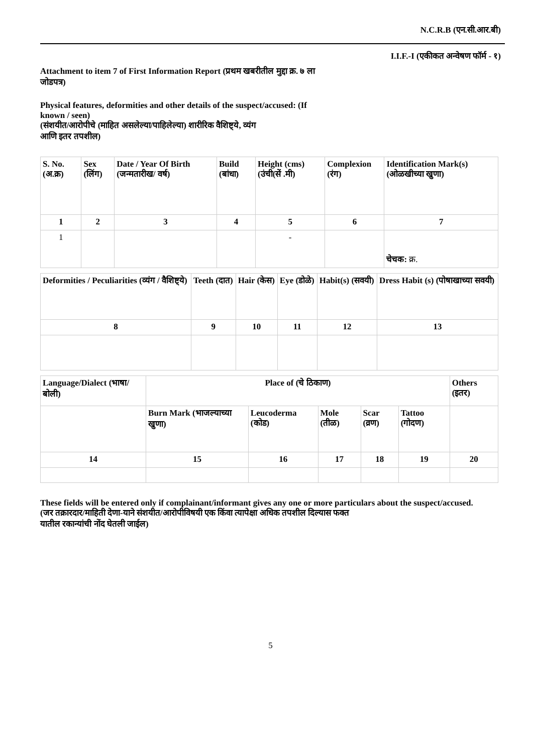N.C.R.B (एन.सी.आर.बी)
I.I.F.-I (एकीकत अन्वेषण फॉर्म - १)
Attachment to item 7 of First Information Report (प्रथम खबरीतील मुद्दा क्र. ७ ला
जोडपत्र)
Physical features, deformities and other details of the suspect/accused: (If
known / seen)
(संशयीत/आरोपीचे (माहित असलेल्या/पाहिलेल्या) शारीरिक वैशिष्ट्ये, व्यंग
आणि इतर तपशील)
| S. No. (अ.क्र) | Sex (लिंग) | Date / Year Of Birth (जन्मतारीख/ वर्ष) | Build (बांधा) | Height (cms) (उंची(सें .मी) | Complexion (रंग) | Identification Mark(s) (ओळखीच्या खुणा) |
| 1 | 2 | 3 | 4 | 5 | 6 | 7 |
| 1 | | | | - | | चेचक: क्र. |
| Deformities / Peculiarities (व्यंग / वैशिष्ट्ये) | Teeth (दात) | Hair (केस) | Eye (डोळे) | Habit(s) (सवयी) | Dress Habit (s) (पोषाखाच्या सवयी) |
| 8 | 9 | 10 | 11 | 12 | 13 |
| Language/Dialect (भाषा/बोली) | Place of (चे ठिकाण) | | | | | Others (इतर) |
| | Burn Mark (भाजल्याच्या खुणा) | Leucoderma (कोड) | Mole (तीळ) | Scar (व्रण) | Tattoo (गोदण) | |
| 14 | 15 | 16 | 17 | 18 | 19 | 20 |
These fields will be entered only if complainant/informant gives any one or more particulars about the suspect/accused.
(जर तक्रारदार/माहिती देणा-याने संशयीत/आरोपीविषयी एक किंवा त्यापेक्षा अधिक तपशील दिल्यास फक्त
यातील रकान्यांची नोंद घेतली जाईल)
5